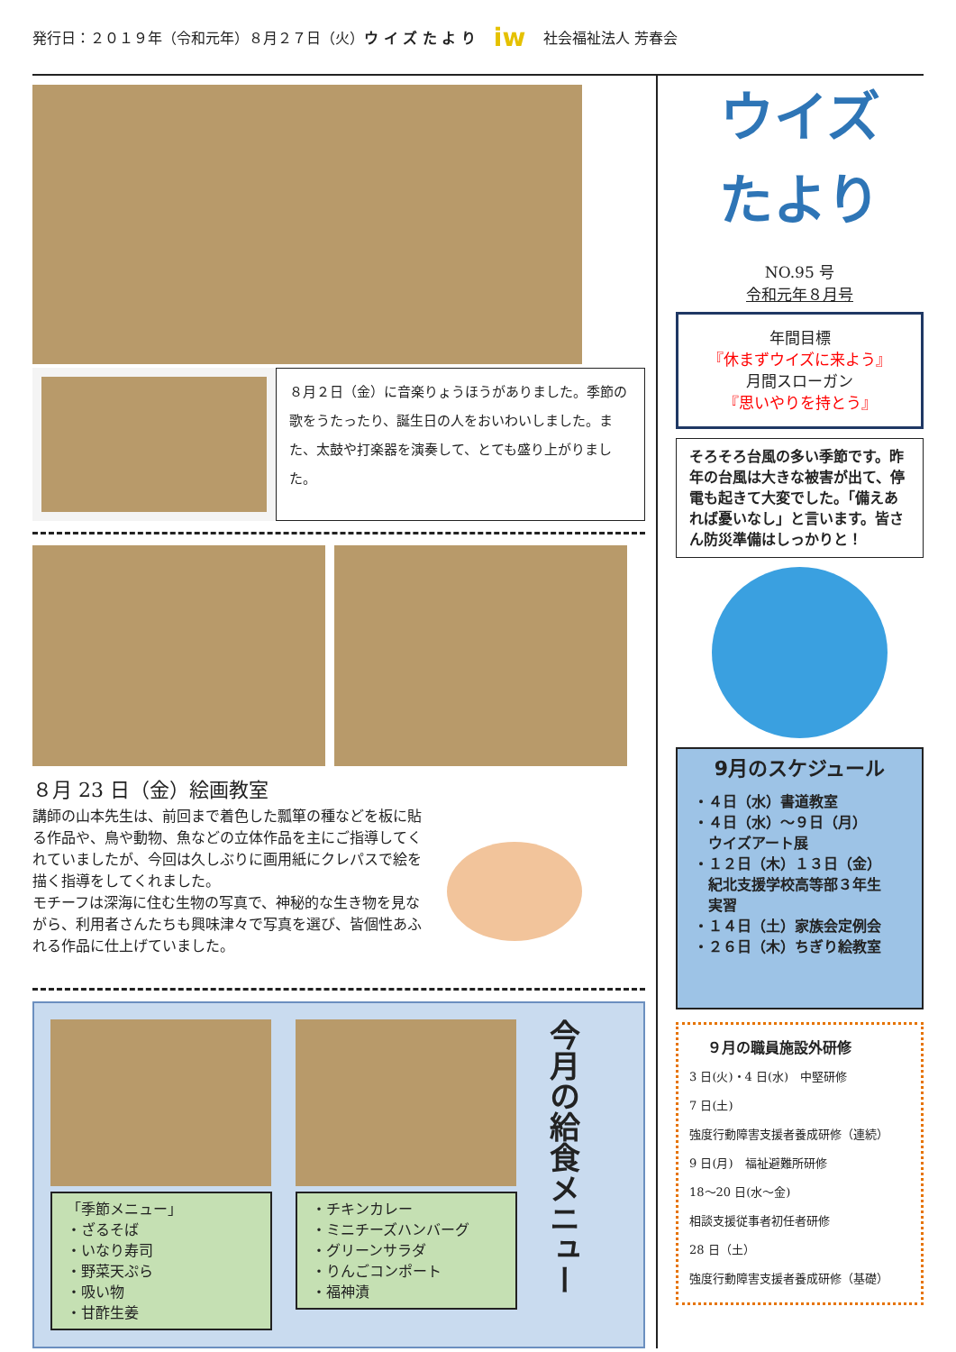発行日：２０１９年（令和元年）８月２７日（火）ウ イ ズ た よ り iw 社会福祉法人 芳春会
８月２日（金）に音楽りょうほうがありました。季節の歌をうたったり、誕生日の人をおいわいしました。また、太鼓や打楽器を演奏して、とても盛り上がりました。
８月 23 日（金）絵画教室
講師の山本先生は、前回まで着色した瓢箪の種などを板に貼る作品や、鳥や動物、魚などの立体作品を主にご指導してくれていましたが、今回は久しぶりに画用紙にクレパスで絵を描く指導をしてくれました。
モチーフは深海に住む生物の写真で、神秘的な生き物を見ながら、利用者さんたちも興味津々で写真を選び、皆個性あふれる作品に仕上げていました。
「季節メニュー」
・ざるそば
・いなり寿司
・野菜天ぷら
・吸い物
・甘酢生姜
・チキンカレー
・ミニチーズハンバーグ
・グリーンサラダ
・りんごコンポート
・福神漬
今月の給食メニュー
ウイズ
たより
NO.95 号
令和元年８月号
年間目標
『休まずウイズに来よう』
月間スローガン
『思いやりを持とう』
そろそろ台風の多い季節です。昨年の台風は大きな被害が出て、停電も起きて大変でした。「備えあれば憂いなし」と言います。皆さん防災準備はしっかりと！
9月のスケジュール
・４日（水）書道教室
・４日（水）～９日（月）
　ウイズアート展
・１２日（木）１３日（金）
　紀北支援学校高等部３年生
　実習
・１４日（土）家族会定例会
・２６日（木）ちぎり絵教室
９月の職員施設外研修
3 日(火)・4 日(水)　中堅研修
7 日(土)
強度行動障害支援者養成研修（連続）
9 日(月)　福祉避難所研修
18～20 日(水～金)
相談支援従事者初任者研修
28 日（土）
強度行動障害支援者養成研修（基礎）